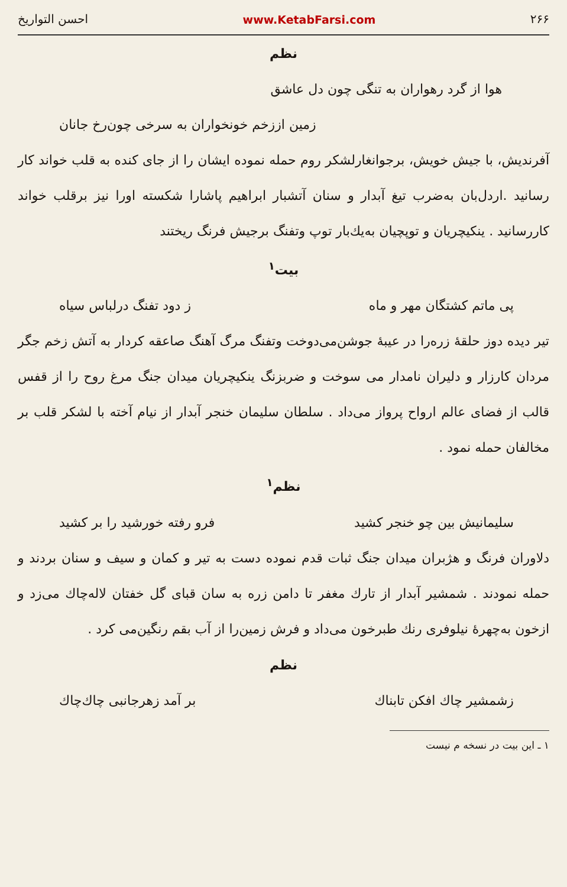۲۶۶ www.KetabFarsi.com احسن التواریخ
نظم
هوا از گرد رهواران به تنگی چون دل عاشق
زمین اززخم خونخواران به سرخی چون‌رخ جانان
آفرندیش، با جیش خویش، برجوانغارلشکر روم حمله نموده ایشان را از جای کنده به قلب خواند کار رسانید .اردل‌بان به‌ضرب تیغ آبدار و سنان آتشبار ابراهیم پاشارا شکسته اورا نیز برقلب خواند کاررسانید . ینکیچریان و توپچیان به‌یك‌بار توپ وتفنگ برجیش فرنگ ریختند
بیت<sup>۱</sup>
پی ماتم کشتگان مهر و ماه ز دود تفنگ درلباس سیاه
تیر دیده دوز حلقهٔ زره‌را در عیبهٔ جوشن‌می‌دوخت وتفنگ مرگ آهنگ صاعقه کردار به آتش زخم جگر مردان کارزار و دلیران نامدار می سوخت و ضربزنگ ینکیچریان میدان جنگ مرغ روح را از قفس قالب از فضای عالم ارواح پرواز می‌داد . سلطان سلیمان خنجر آبدار از نیام آخته با لشکر قلب بر مخالفان حمله نمود .
نظم<sup>۱</sup>
سلیمانیش بین چو خنجر کشید فرو رفته خورشید را بر کشید
دلاوران فرنگ و هژبران میدان جنگ ثبات قدم نموده دست به تیر و کمان و سیف و سنان بردند و حمله نمودند . شمشیر آبدار از تارك مغفر تا دامن زره به سان قبای گل خفتان لاله‌چاك می‌زد و ازخون به‌چهرهٔ نیلوفری رنك طبرخون می‌داد و فرش زمین‌را از آب بقم رنگین‌می کرد .
نظم
زشمشیر چاك افکن تابناك بر آمد زهرجانبی چاك‌چاك
۱ ـ این بیت در نسخه م نیست